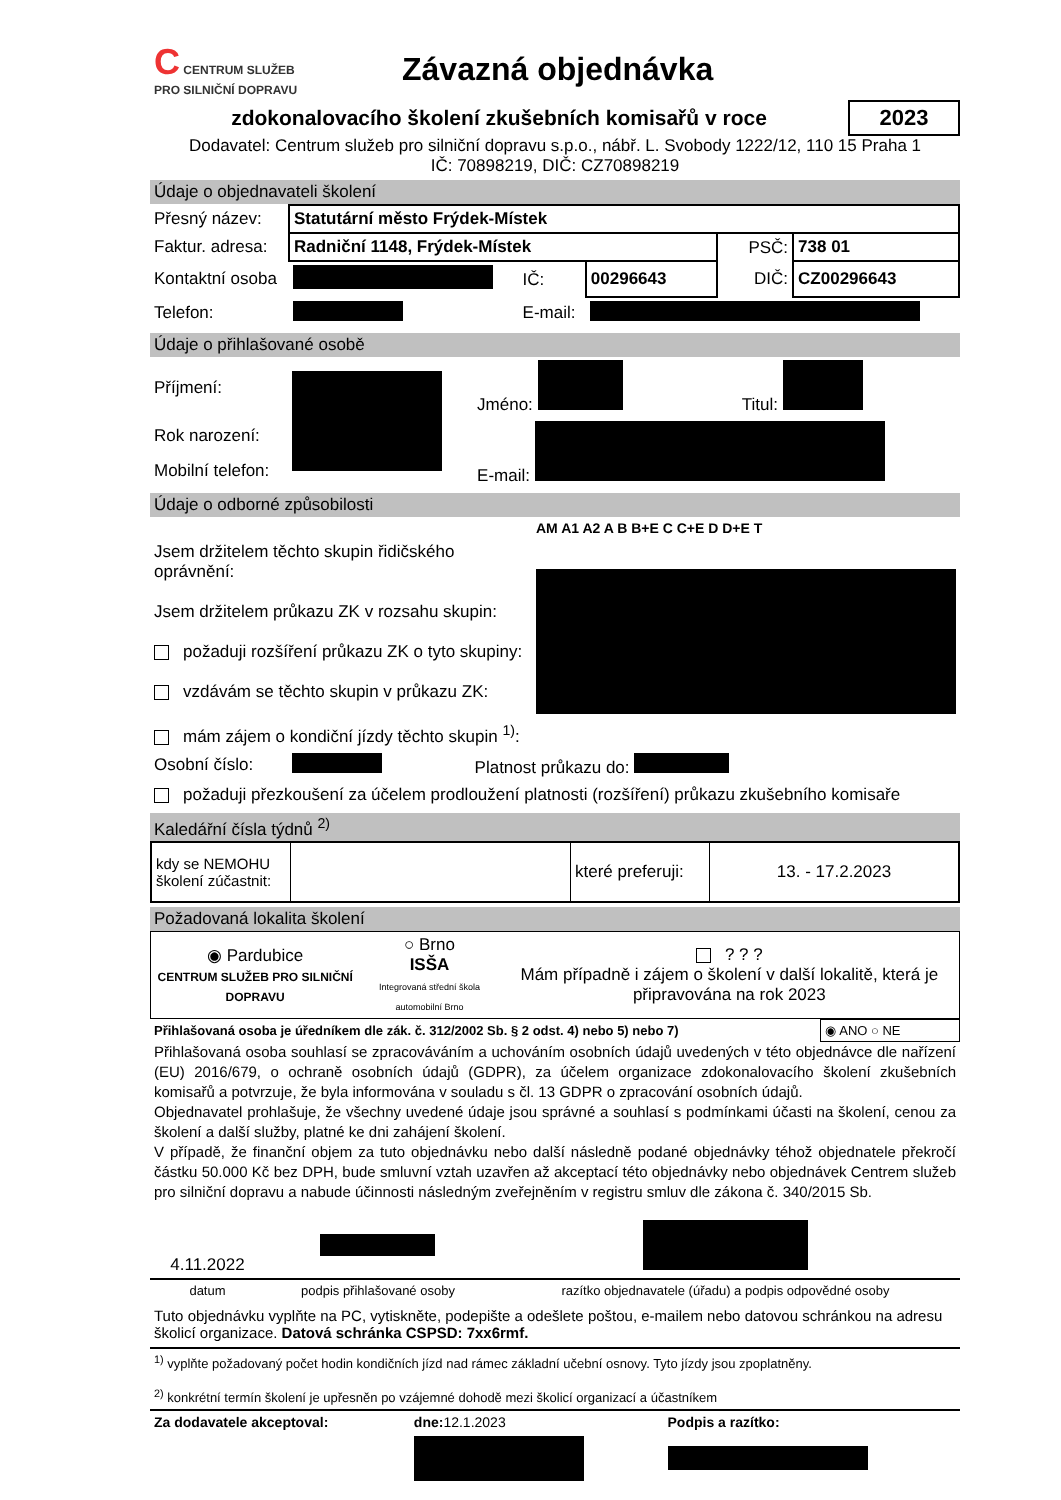| C CENTRUM SLUŽEB PRO SILNIČNÍ DOPRAVU | Závazná objednávka |
| zdokonalovacího školení zkušebních komisařů v roce | 2023 |
Dodavatel: Centrum služeb pro silniční dopravu s.p.o., nábř. L. Svobody 1222/12, 110 15 Praha 1
IČ: 70898219, DIČ: CZ70898219
Údaje o objednavateli školení
| Přesný název: | Statutární město Frýdek-Místek | | | | |
| Faktur. adresa: | Radniční 1148, Frýdek-Místek | | | PSČ: | 738 01 |
| Kontaktní osoba | | IČ: | 00296643 | DIČ: | CZ00296643 |
| Telefon: | | E-mail: | | | |
Údaje o přihlašované osobě
| Příjmení: | | Jméno: | Titul: |
| Rok narození: | | E-mail: | |
| Mobilní telefon: | | | |
Údaje o odborné způsobilosti
| | AM A1 A2 A B B+E C C+E D D+E T |
| Jsem držitelem těchto skupin řidičského oprávnění: Jsem držitelem průkazu ZK v rozsahu skupin: požaduji rozšíření průkazu ZK o tyto skupiny: vzdávám se těchto skupin v průkazu ZK: mám zájem o kondiční jízdy těchto skupin <sup>1)</sup>: | |
| Osobní číslo: | | Platnost průkazu do: |
požaduji přezkoušení za účelem prodloužení platnosti (rozšíření) průkazu zkušebního komisaře
Kaledářní čísla týdnů <sup>2)</sup>
| kdy se NEMOHU školení zúčastnit: | | které preferuji: | 13. - 17.2.2023 |
Požadovaná lokalita školení
| ◉ Pardubice CENTRUM SLUŽEB PRO SILNIČNÍ DOPRAVU | ○ Brno ISŠA Integrovaná střední škola automobilní Brno | ? ? ? Mám případně i zájem o školení v další lokalitě, která je připravována na rok 2023 |
| Přihlašovaná osoba je úředníkem dle zák. č. 312/2002 Sb. § 2 odst. 4) nebo 5) nebo 7) | ◉ ANO ○ NE |
Přihlašovaná osoba souhlasí se zpracováváním a uchováním osobních údajů uvedených v této objednávce dle nařízení (EU) 2016/679, o ochraně osobních údajů (GDPR), za účelem organizace zdokonalovacího školení zkušebních komisařů a potvrzuje, že byla informována v souladu s čl. 13 GDPR o zpracování osobních údajů.
Objednavatel prohlašuje, že všechny uvedené údaje jsou správné a souhlasí s podmínkami účasti na školení, cenou za školení a další služby, platné ke dni zahájení školení.
V případě, že finanční objem za tuto objednávku nebo další následně podané objednávky téhož objednatele překročí částku 50.000 Kč bez DPH, bude smluvní vztah uzavřen až akceptací této objednávky nebo objednávek Centrem služeb pro silniční dopravu a nabude účinnosti následným zveřejněním v registru smluv dle zákona č. 340/2015 Sb.
| 4.11.2022 | | |
| datum | podpis přihlašované osoby | razítko objednavatele (úřadu) a podpis odpovědné osoby |
Tuto objednávku vyplňte na PC, vytiskněte, podepište a odešlete poštou, e-mailem nebo datovou schránkou na adresu školicí organizace. Datová schránka CSPSD: 7xx6rmf.
<sup>1)</sup> vyplňte požadovaný počet hodin kondičních jízd nad rámec základní učební osnovy. Tyto jízdy jsou zpoplatněny.
<sup>2)</sup> konkrétní termín školení je upřesněn po vzájemné dohodě mezi školicí organizací a účastníkem
| Za dodavatele akceptoval: | dne: 12.1.2023 | Podpis a razítko: |